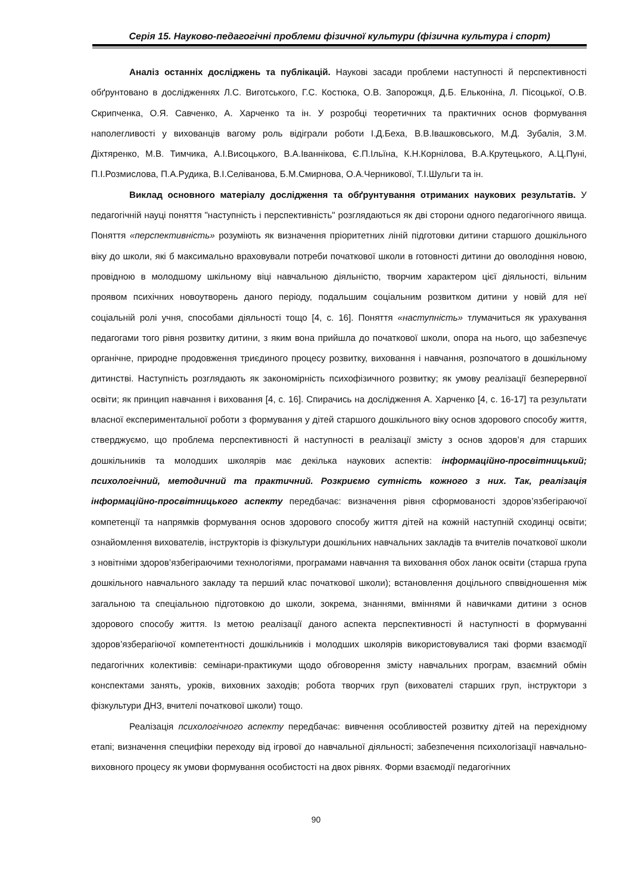Серія 15. Науково-педагогічні проблеми фізичної культури (фізична культура і спорт)
Аналіз останніх досліджень та публікацій. Наукові засади проблеми наступності й перспективності обґрунтовано в дослідженнях Л.С. Виготського, Г.С. Костюка, О.В. Запорожця, Д.Б. Ельконіна, Л. Пісоцької, О.В. Скрипченка, О.Я. Савченко, А. Харченко та ін. У розробці теоретичних та практичних основ формування наполегливості у вихованців вагому роль відіграли роботи І.Д.Беха, В.В.Івашковського, М.Д. Зубалія, З.М. Діхтяренко, М.В. Тимчика, А.І.Висоцького, В.А.Іваннікова, Є.П.Ільїна, К.Н.Корнілова, В.А.Крутецького, А.Ц.Пуні, П.І.Розмислова, П.А.Рудика, В.І.Селіванова, Б.М.Смирнова, О.А.Черникової, Т.І.Шульги та ін.
Виклад основного матеріалу дослідження та обґрунтування отриманих наукових результатів. У педагогічній науці поняття "наступність і перспективність" розглядаються як дві сторони одного педагогічного явища. Поняття «перспективність» розуміють як визначення пріоритетних ліній підготовки дитини старшого дошкільного віку до школи, які б максимально враховували потреби початкової школи в готовності дитини до оволодіння новою, провідною в молодшому шкільному віці навчальною діяльністю, творчим характером цієї діяльності, вільним проявом психічних новоутворень даного періоду, подальшим соціальним розвитком дитини у новій для неї соціальній ролі учня, способами діяльності тощо [4, с. 16]. Поняття «наступність» тлумачиться як урахування педагогами того рівня розвитку дитини, з яким вона прийшла до початкової школи, опора на нього, що забезпечує органічне, природне продовження триєдиного процесу розвитку, виховання і навчання, розпочатого в дошкільному дитинстві. Наступність розглядають як закономірність психофізичного розвитку; як умову реалізації безперервної освіти; як принцип навчання і виховання [4, с. 16]. Спирачись на дослідження А. Харченко [4, с. 16-17] та результати власної експериментальної роботи з формування у дітей старшого дошкільного віку основ здорового способу життя, стверджуємо, що проблема перспективності й наступності в реалізації змісту з основ здоров’я для старших дошкільників та молодших школярів має декілька наукових аспектів: інформаційно-просвітницький; психологічний, методичний та практичний. Розкриємо сутність кожного з них. Так, реалізація інформаційно-просвітницького аспекту передбачає: визначення рівня сформованості здоров’язбегіраючої компетенції та напрямків формування основ здорового способу життя дітей на кожній наступній сходинці освіти; ознайомлення вихователів, інструкторів із фізкультури дошкільних навчальних закладів та вчителів початкової школи з новітніми здоров’язбегіраючими технологіями, програмами навчання та виховання обох ланок освіти (старша група дошкільного навчального закладу та перший клас початкової школи); встановлення доцільного сп­ввідношення між загальною та спеціальною підготовкою до школи, зокрема, знаннями, вміннями й навичками дитини з основ здорового способу життя. Із метою реалізації даного аспекта перспективності й наступності в формуванні здоров’язберагіючої компетентності дошкільників і молодших школярів використовувалися такі форми взаємодії педагогічних колективів: семінари-практикуми щодо обговорення змісту навчальних програм, взаємний обмін конспектами занять, уроків, виховних заходів; робота творчих груп (вихователі старших груп, інструктори з фізкультури ДНЗ, вчителі початкової школи) тощо.
Реалізація психологічного аспекту передбачає: вивчення особливостей розвитку дітей на перехідному етапі; визначення специфіки переходу від ігрової до навчальної діяльності; забезпечення психологізації навчально-виховного процесу як умови формування особистості на двох рівнях. Форми взаємодії педагогічних
90